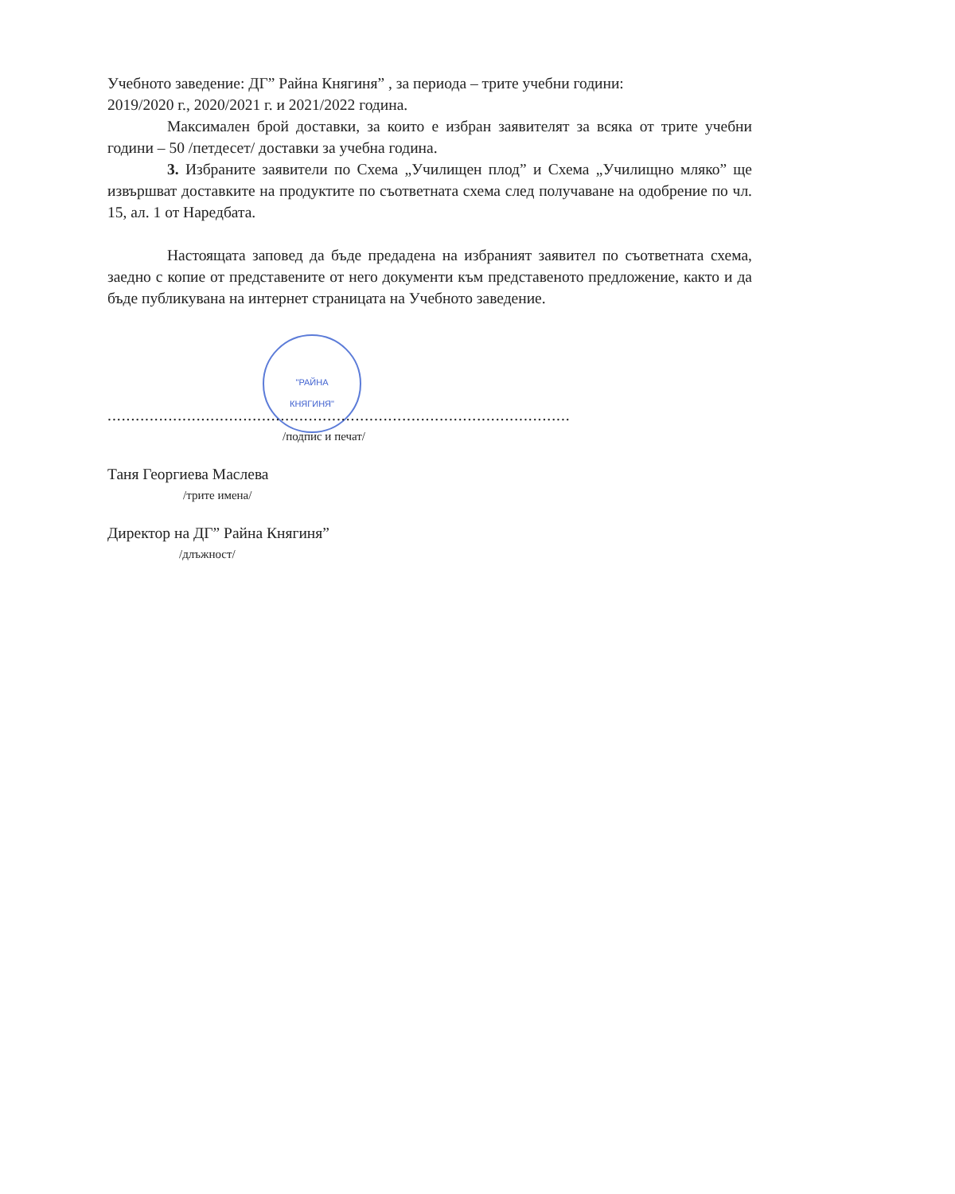"РАЙНА
КНЯГИНЯ"
Учебното заведение: ДГ” Райна Княгиня” , за периода – трите учебни години:
2019/2020 г., 2020/2021 г. и 2021/2022 година.
Максимален брой доставки, за които е избран заявителят за всяка от трите учебни години – 50 /петдесет/ доставки за учебна година.
3. Избраните заявители по Схема „Училищен плод” и Схема „Училищно мляко” ще извършват доставките на продуктите по съответната схема след получаване на одобрение по чл. 15, ал. 1 от Наредбата.
Настоящата заповед да бъде предадена на избраният заявител по съответната схема, заедно с копие от представените от него документи към представеното предложение, както и да бъде публикувана на интернет страницата на Учебното заведение.
...................................................................................................
/подпис и печат/
Таня Георгиева Маслева
/трите имена/
Директор на ДГ” Райна Княгиня”
/длъжност/